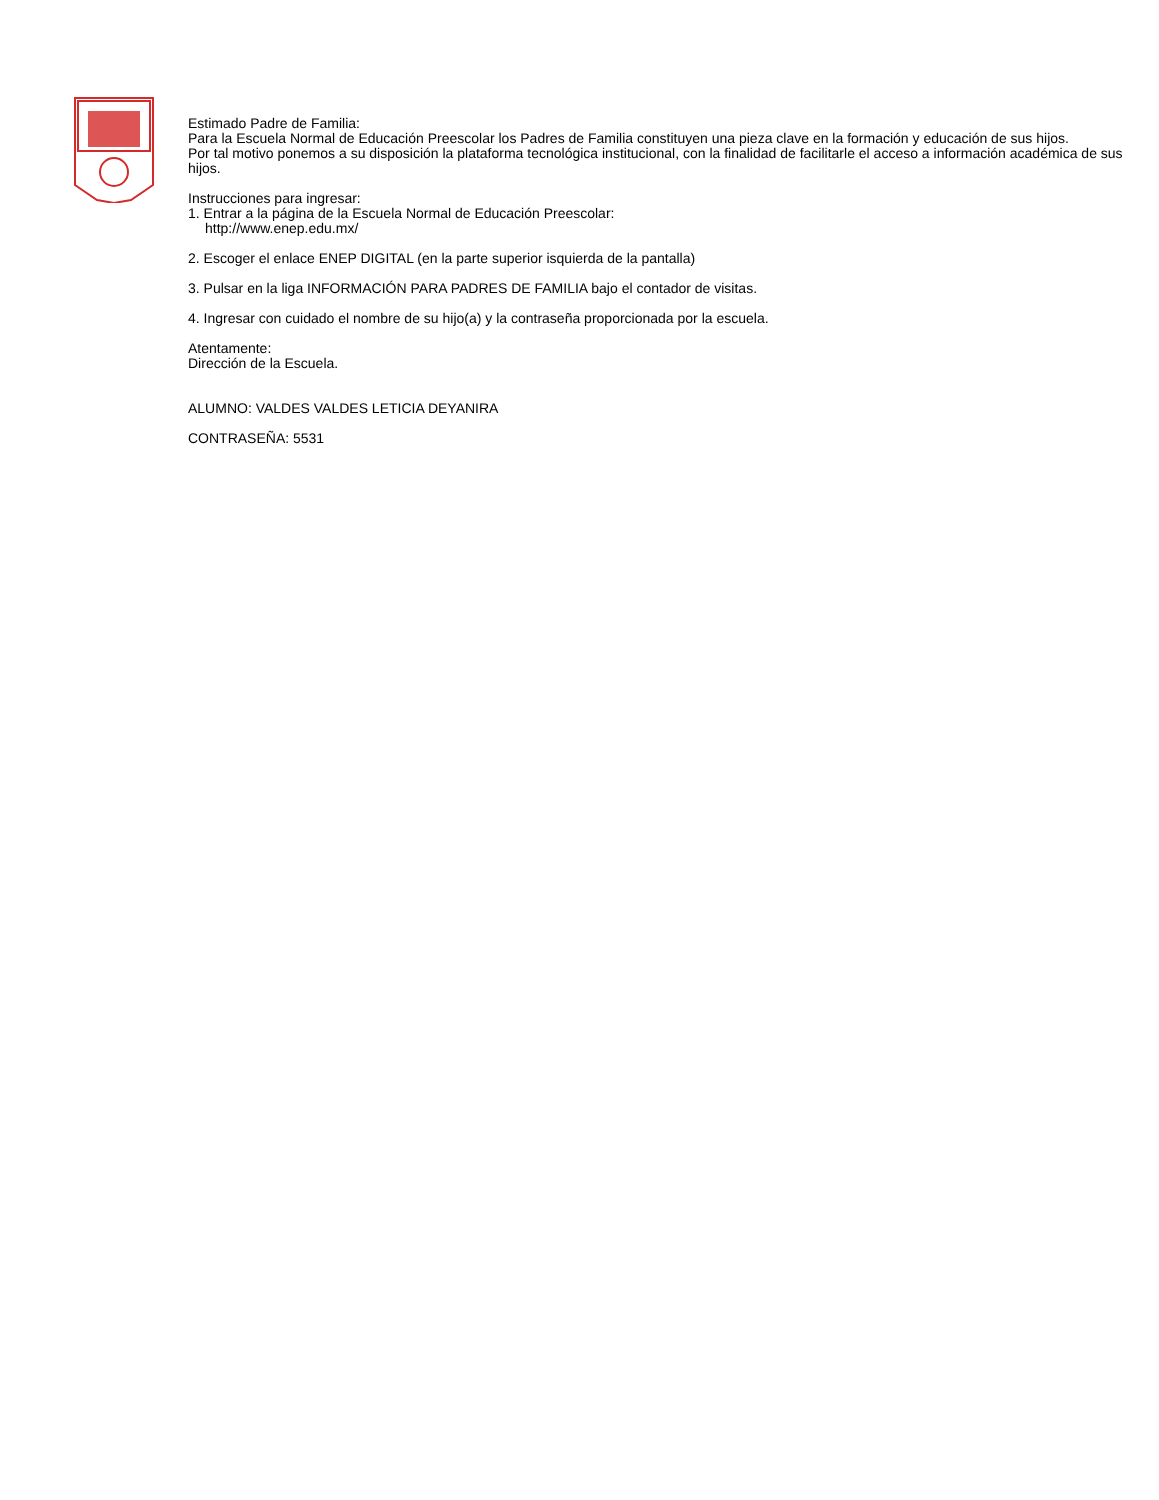Estimado Padre de Familia:
Para la Escuela Normal de Educación Preescolar los Padres de Familia constituyen una pieza clave en la formación y educación de sus hijos.
Por tal motivo ponemos a su disposición la plataforma tecnológica institucional, con la finalidad de facilitarle el acceso a información académica de sus hijos.
Instrucciones para ingresar:
1. Entrar a la página de la Escuela Normal de Educación Preescolar:
http://www.enep.edu.mx/
2. Escoger el enlace ENEP DIGITAL (en la parte superior isquierda de la pantalla)
3. Pulsar en la liga INFORMACIÓN PARA PADRES DE FAMILIA bajo el contador de visitas.
4. Ingresar con cuidado el nombre de su hijo(a) y la contraseña proporcionada por la escuela.
Atentamente:
Dirección de la Escuela.
ALUMNO: VALDES VALDES LETICIA DEYANIRA
CONTRASEÑA: 5531